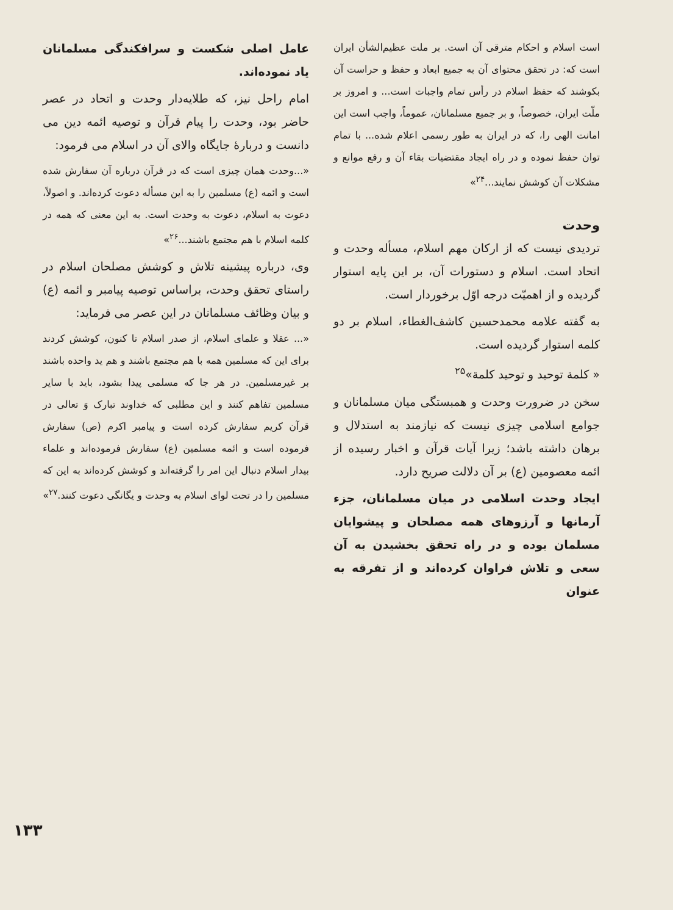است اسلام و احکام مترقی آن است. بر ملت عظیم‌الشأن ایران است که: در تحقق محتوای آن به جمیع ابعاد و حفظ و حراست آن بکوشند که حفظ اسلام در رأس تمام واجبات است... و امروز بر ملّت ایران، خصوصاً، و بر جمیع مسلمانان، عموماً، واجب است این امانت الهی را، که در ایران به طور رسمی اعلام شده... با تمام توان حفظ نموده و در راه ایجاد مقتضیات بقاء آن و رفع موانع و مشکلات آن کوشش نمایند...<sup>۲۴</sup>»
وحدت
تردیدی نیست که از ارکان مهم اسلام، مسأله وحدت و اتحاد است. اسلام و دستورات آن، بر این پایه استوار گردیده و از اهمیّت درجه اوّل برخوردار است.
به گفته علامه محمدحسین کاشف‌الغطاء، اسلام بر دو کلمه استوار گردیده است.
« کلمة توحید و توحید کلمة»<sup>۲۵</sup>
سخن در ضرورت وحدت و همبستگی میان مسلمانان و جوامع اسلامی چیزی نیست که نیازمند به استدلال و برهان داشته باشد؛ زیرا آیات قرآن و اخبار رسیده از ائمه معصومین (ع) بر آن دلالت صریح دارد.
ایجاد وحدت اسلامی در میان مسلمانان، جزء آرمانها و آرزوهای همه مصلحان و پیشوایان مسلمان بوده و در راه تحقق بخشیدن به آن سعی و تلاش فراوان کرده‌اند و از تفرقه به عنوان
عامل اصلی شکست و سرافکندگی مسلمانان یاد نموده‌اند.
امام راحل نیز، که طلایه‌دار وحدت و اتحاد در عصر حاضر بود، وحدت را پیام قرآن و توصیه ائمه دین می دانست و دربارهٔ جایگاه والای آن در اسلام می فرمود:
«...وحدت همان چیزی است که در قرآن درباره آن سفارش شده است و ائمه (ع) مسلمین را به این مسأله دعوت کرده‌اند. و اصولاً، دعوت به اسلام، دعوت به وحدت است. به این معنی که همه در کلمه اسلام با هم مجتمع باشند...<sup>۲۶</sup>»
وی، درباره پیشینه تلاش و کوشش مصلحان اسلام در راستای تحقق وحدت، براساس توصیه پیامبر و ائمه (ع) و بیان وظائف مسلمانان در این عصر می فرماید:
«... عقلا و علمای اسلام، از صدر اسلام تا کنون، کوشش کردند برای این که مسلمین همه با هم مجتمع باشند و هم ید واحده باشند بر غیرمسلمین. در هر جا که مسلمی پیدا بشود، باید با سایر مسلمین تفاهم کنند و این مطلبی که خداوند تبارک وَ تعالی در قرآن کریم سفارش کرده است و پیامبر اکرم (ص) سفارش فرموده است و ائمه مسلمین (ع) سفارش فرموده‌اند و علماء بیدار اسلام دنبال این امر را گرفته‌اند و کوشش کرده‌اند به این که مسلمین را در تحت لوای اسلام به وحدت و یگانگی دعوت کنند.<sup>۲۷</sup>»
۱۳۳